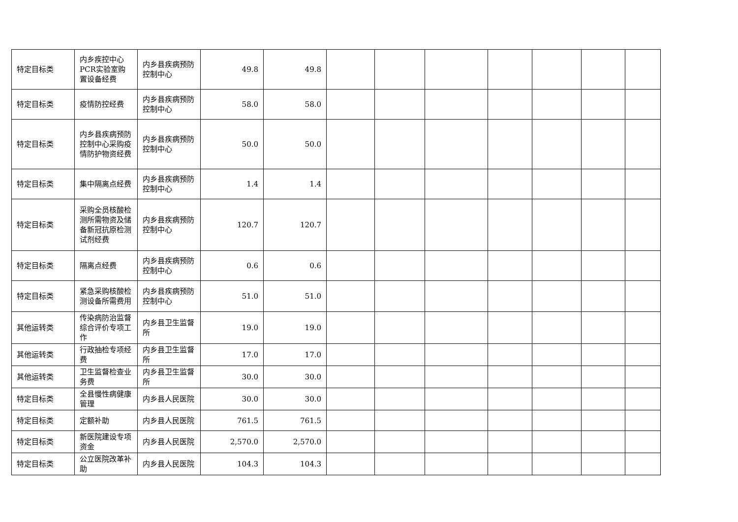| 特定目标类 | 内乡疾控中心PCR实验室购置设备经费 | 内乡县疾病预防控制中心 | 49.8 | 49.8 | | | | | | | |
| 特定目标类 | 疫情防控经费 | 内乡县疾病预防控制中心 | 58.0 | 58.0 | | | | | | | |
| 特定目标类 | 内乡县疾病预防控制中心采购疫情防护物资经费 | 内乡县疾病预防控制中心 | 50.0 | 50.0 | | | | | | | |
| 特定目标类 | 集中隔离点经费 | 内乡县疾病预防控制中心 | 1.4 | 1.4 | | | | | | | |
| 特定目标类 | 采购全员核酸检测所需物资及储备新冠抗原检测试剂经费 | 内乡县疾病预防控制中心 | 120.7 | 120.7 | | | | | | | |
| 特定目标类 | 隔离点经费 | 内乡县疾病预防控制中心 | 0.6 | 0.6 | | | | | | | |
| 特定目标类 | 紧急采购核酸检测设备所需费用 | 内乡县疾病预防控制中心 | 51.0 | 51.0 | | | | | | | |
| 其他运转类 | 传染病防治监督综合评价专项工作 | 内乡县卫生监督所 | 19.0 | 19.0 | | | | | | | |
| 其他运转类 | 行政抽检专项经费 | 内乡县卫生监督所 | 17.0 | 17.0 | | | | | | | |
| 其他运转类 | 卫生监督检查业务费 | 内乡县卫生监督所 | 30.0 | 30.0 | | | | | | | |
| 特定目标类 | 全县慢性病健康管理 | 内乡县人民医院 | 30.0 | 30.0 | | | | | | | |
| 特定目标类 | 定额补助 | 内乡县人民医院 | 761.5 | 761.5 | | | | | | | |
| 特定目标类 | 新医院建设专项资金 | 内乡县人民医院 | 2,570.0 | 2,570.0 | | | | | | | |
| 特定目标类 | 公立医院改革补助 | 内乡县人民医院 | 104.3 | 104.3 | | | | | | | |